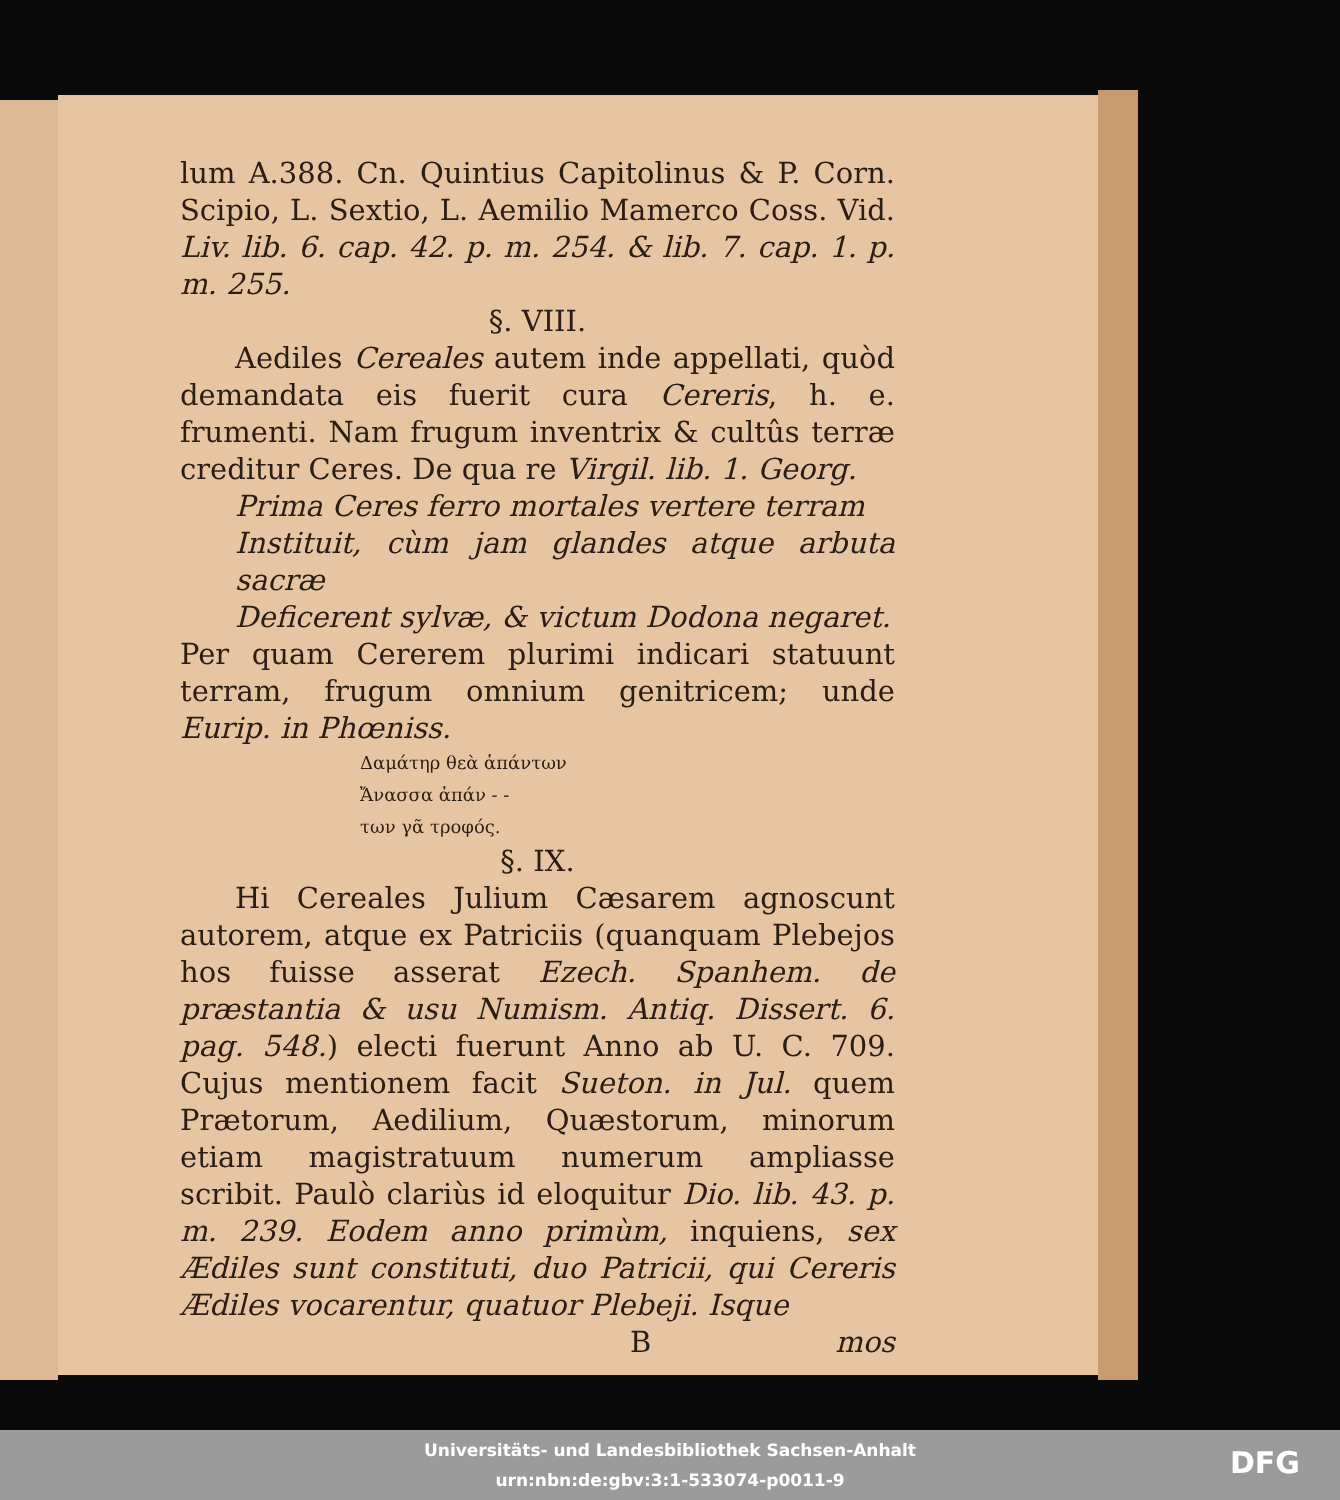lum A.388. Cn. Quintius Capitolinus & P. Corn. Scipio, L. Sextio, L. Aemilio Mamerco Coss. Vid. Liv. lib. 6. cap. 42. p. m. 254. & lib. 7. cap. 1. p. m. 255.
§. VIII.
Aediles Cereales autem inde appellati, quòd demandata eis fuerit cura Cereris, h. e. frumenti. Nam frugum inventrix & cultûs terræ creditur Ceres. De qua re Virgil. lib. 1. Georg.
Prima Ceres ferro mortales vertere terram
Instituit, cùm jam glandes atque arbuta sacræ
Deficerent sylvæ, & victum Dodona negaret.
Per quam Cererem plurimi indicari statuunt terram, frugum omnium genitricem; unde Eurip. in Phœniss.
Δαμάτηρ θεὰ ἁπάντων
Ἄνασσα ἁπάν - -
των γᾶ τροφός.
§. IX.
Hi Cereales Julium Cæsarem agnoscunt autorem, atque ex Patriciis (quanquam Plebejos hos fuisse asserat Ezech. Spanhem. de præstantia & usu Numism. Antiq. Dissert. 6. pag. 548.) electi fuerunt Anno ab U. C. 709. Cujus mentionem facit Sueton. in Jul. quem Prætorum, Aedilium, Quæstorum, minorum etiam magistratuum numerum ampliasse scribit. Paulò clariùs id eloquitur Dio. lib. 43. p. m. 239. Eodem anno primùm, inquiens, sex Ædiles sunt constituti, duo Patricii, qui Cereris Ædiles vocarentur, quatuor Plebeji. Isque
B mos
Universitäts- und Landesbibliothek Sachsen-Anhalt
urn:nbn:de:gbv:3:1-533074-p0011-9
DFG